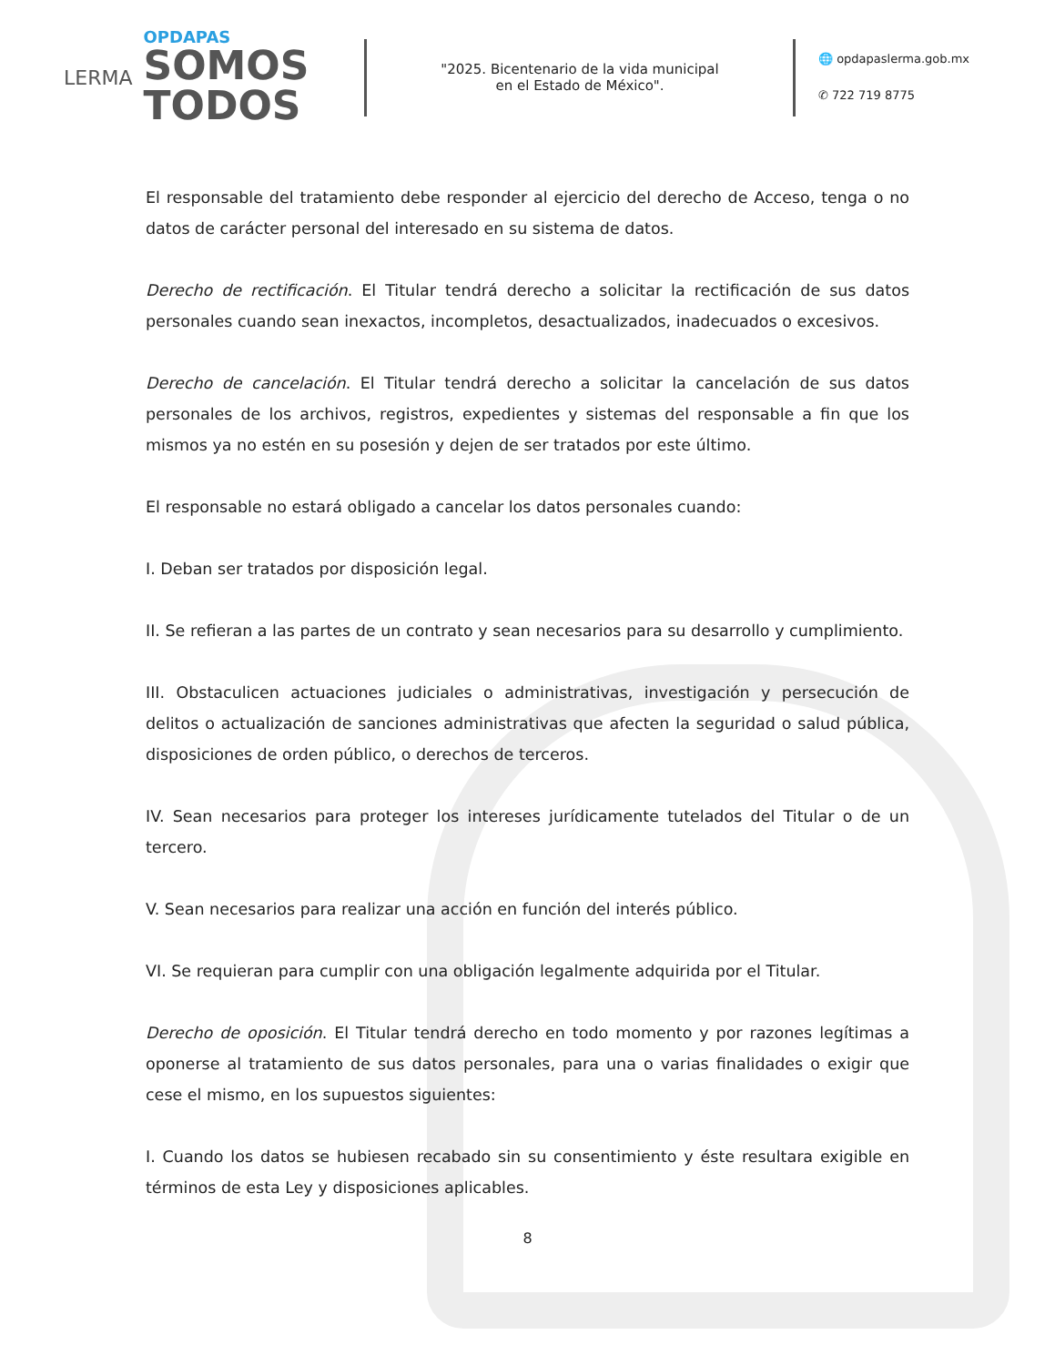LERMA
OPDAPAS
SOMOS
TODOS
"2025. Bicentenario de la vida municipal
en el Estado de México".
🌐 opdapaslerma.gob.mx
✆ 722 719 8775
El responsable del tratamiento debe responder al ejercicio del derecho de Acceso, tenga o no datos de carácter personal del interesado en su sistema de datos.
Derecho de rectificación. El Titular tendrá derecho a solicitar la rectificación de sus datos personales cuando sean inexactos, incompletos, desactualizados, inadecuados o excesivos.
Derecho de cancelación. El Titular tendrá derecho a solicitar la cancelación de sus datos personales de los archivos, registros, expedientes y sistemas del responsable a fin que los mismos ya no estén en su posesión y dejen de ser tratados por este último.
El responsable no estará obligado a cancelar los datos personales cuando:
I. Deban ser tratados por disposición legal.
II. Se refieran a las partes de un contrato y sean necesarios para su desarrollo y cumplimiento.
III. Obstaculicen actuaciones judiciales o administrativas, investigación y persecución de delitos o actualización de sanciones administrativas que afecten la seguridad o salud pública, disposiciones de orden público, o derechos de terceros.
IV. Sean necesarios para proteger los intereses jurídicamente tutelados del Titular o de un tercero.
V. Sean necesarios para realizar una acción en función del interés público.
VI. Se requieran para cumplir con una obligación legalmente adquirida por el Titular.
Derecho de oposición. El Titular tendrá derecho en todo momento y por razones legítimas a oponerse al tratamiento de sus datos personales, para una o varias finalidades o exigir que cese el mismo, en los supuestos siguientes:
I. Cuando los datos se hubiesen recabado sin su consentimiento y éste resultara exigible en términos de esta Ley y disposiciones aplicables.
8